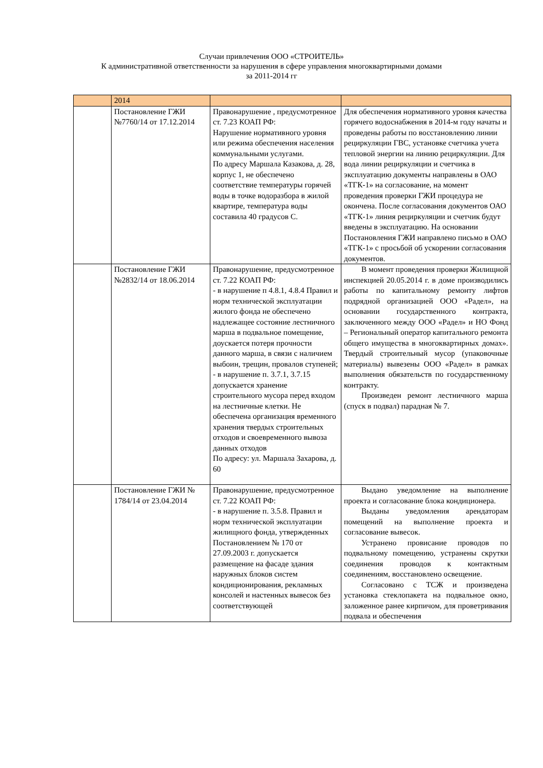Случаи привлечения ООО «СТРОИТЕЛЬ»
К административной ответственности за нарушения в сфере управления многоквартирными домами
за 2011-2014 гг
| | 2014 | | |
| | Постановление ГЖИ №7760/14 от 17.12.2014 | Правонарушение , предусмотренное ст. 7.23 КОАП РФ: Нарушение нормативного уровня или режима обеспечения населения коммунальными услугами. По адресу Маршала Казакова, д. 28, корпус 1, не обеспечено соответствие температуры горячей воды в точке водоразбора в жилой квартире, температура воды составила 40 градусов С. | Для обеспечения нормативного уровня качества горячего водоснабжения в 2014-м году начаты и проведены работы по восстановлению линии рециркуляции ГВС, установке счетчика учета тепловой энергии на линию рециркуляции. Для вода линии рециркуляции и счетчика в эксплуатацию документы направлены в ОАО «ТГК-1» на согласование, на момент проведения проверки ГЖИ процедура не окончена. После согласования документов ОАО «ТГК-1» линия рециркуляции и счетчик будут введены в эксплуатацию. На основании Постановления ГЖИ направлено письмо в ОАО «ТГК-1» с просьбой об ускорении согласования документов. |
| | Постановление ГЖИ №2832/14 от 18.06.2014 | Правонарушение, предусмотренное ст. 7.22 КОАП РФ: - в нарушение п 4.8.1, 4.8.4 Правил и норм технической эксплуатации жилого фонда не обеспечено надлежащее состояние лестничного марша в подвальное помещение, доускается потеря прочности данного марша, в связи с наличием выбоин, трещин, провалов ступеней; - в нарушение п. 3.7.1, 3.7.15 допускается хранение строительного мусора перед входом на лестничные клетки. Не обеспечена организация временного хранения твердых строительных отходов и своевременного вывоза данных отходов По адресу: ул. Маршала Захарова, д. 60 | В момент проведения проверки Жилищной инспекцией 20.05.2014 г. в доме производились работы по капитальному ремонту лифтов подрядной организацией ООО «Радел», на основании государственного контракта, заключенного между ООО «Радел» и НО Фонд – Региональный оператор капитального ремонта общего имущества в многоквартирных домах». Твердый строительный мусор (упаковочные материалы) вывезены ООО «Радел» в рамках выполнения обязательств по государственному контракту. Произведен ремонт лестничного марша (спуск в подвал) парадная № 7. |
| | Постановление ГЖИ № 1784/14 от 23.04.2014 | Правонарушение, предусмотренное ст. 7.22 КОАП РФ: - в нарушение п. 3.5.8. Правил и норм технической эксплуатации жилищного фонда, утвержденных Постановлением № 170 от 27.09.2003 г. допускается размещение на фасаде здания наружных блоков систем кондиционирования, рекламных консолей и настенных вывесок без соответствующей | Выдано уведомление на выполнение проекта и согласование блока кондиционера. Выданы уведомления арендаторам помещений на выполнение проекта и согласование вывесок. Устранено провисание проводов по подвальному помещению, устранены скрутки соединения проводов к контактным соединениям, восстановлено освещение. Согласовано с ТСЖ и произведена установка стеклопакета на подвальное окно, заложенное ранее кирпичом, для проветривания подвала и обеспечения |